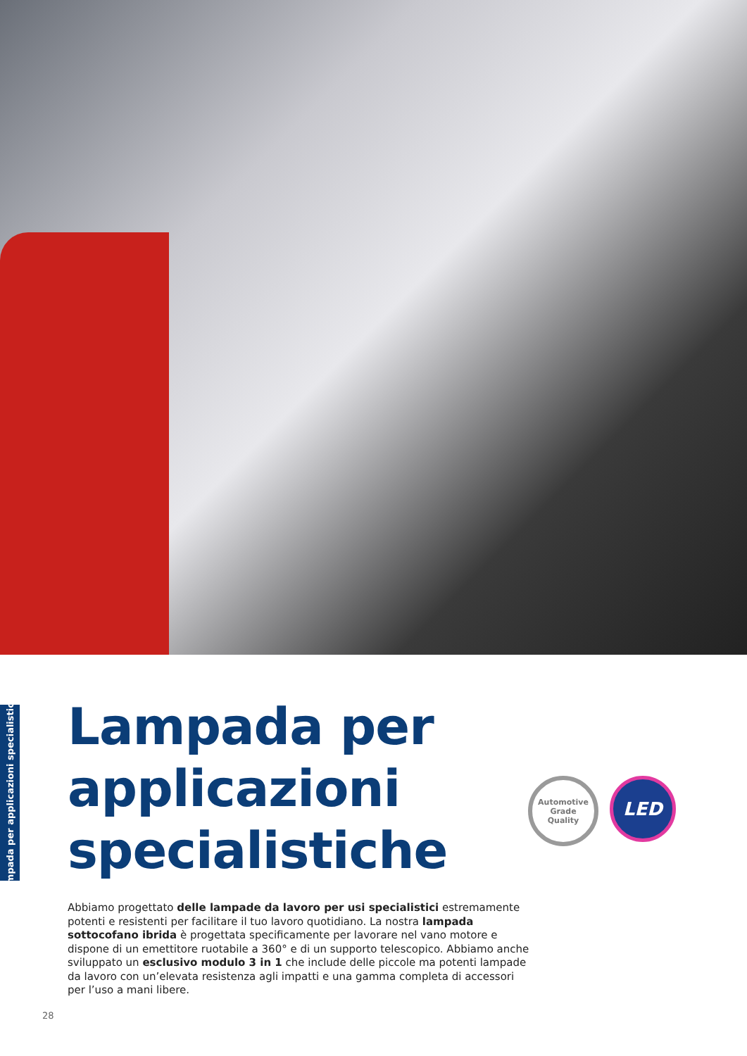Lampada per applicazioni specialistiche
Lampada per applicazioni
specialistiche
Automotive
Grade
Quality
LED
Abbiamo progettato delle lampade da lavoro per usi specialistici estremamente potenti e resistenti per facilitare il tuo lavoro quotidiano. La nostra lampada sottocofano ibrida è progettata specificamente per lavorare nel vano motore e dispone di un emettitore ruotabile a 360° e di un supporto telescopico. Abbiamo anche sviluppato un esclusivo modulo 3 in 1 che include delle piccole ma potenti lampade da lavoro con un’elevata resistenza agli impatti e una gamma completa di accessori per l’uso a mani libere.
28